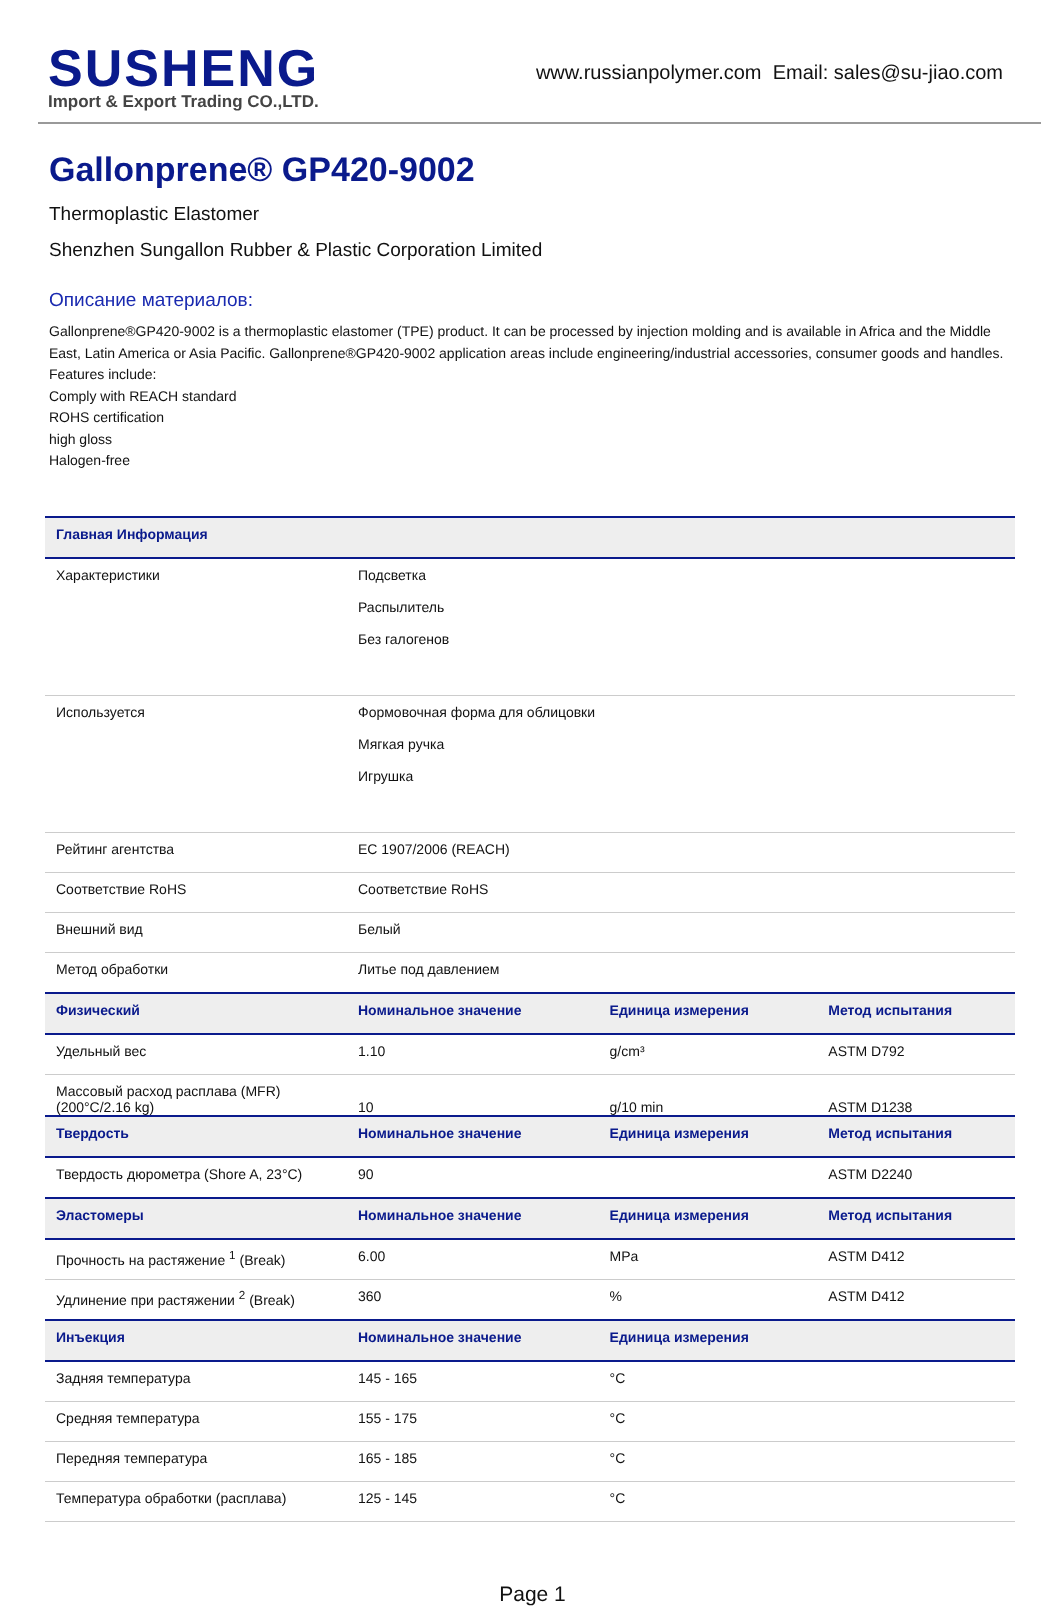SUSHENG
Import & Export Trading CO.,LTD.
www.russianpolymer.com Email: sales@su-jiao.com
Gallonprene® GP420-9002
Thermoplastic Elastomer
Shenzhen Sungallon Rubber & Plastic Corporation Limited
Описание материалов:
Gallonprene®GP420-9002 is a thermoplastic elastomer (TPE) product. It can be processed by injection molding and is available in Africa and the Middle East, Latin America or Asia Pacific. Gallonprene®GP420-9002 application areas include engineering/industrial accessories, consumer goods and handles.
Features include:
Comply with REACH standard
ROHS certification
high gloss
Halogen-free
| Главная Информация | | | |
| --- | --- | --- | --- |
| Характеристики | Подсветка Распылитель Без галогенов | | |
| Используется | Формовочная форма для облицовки Мягкая ручка Игрушка | | |
| Рейтинг агентства | EC 1907/2006 (REACH) | | |
| Соответствие RoHS | Соответствие RoHS | | |
| Внешний вид | Белый | | |
| Метод обработки | Литье под давлением | | |
| Физический | Номинальное значение | Единица измерения | Метод испытания |
| Удельный вес | 1.10 | g/cm³ | ASTM D792 |
| Массовый расход расплава (MFR) (200°C/2.16 kg) | 10 | g/10 min | ASTM D1238 |
| Твердость | Номинальное значение | Единица измерения | Метод испытания |
| Твердость дюрометра (Shore A, 23°C) | 90 | | ASTM D2240 |
| Эластомеры | Номинальное значение | Единица измерения | Метод испытания |
| Прочность на растяжение <sup>1</sup> (Break) | 6.00 | MPa | ASTM D412 |
| Удлинение при растяжении <sup>2</sup> (Break) | 360 | % | ASTM D412 |
| Инъекция | Номинальное значение | Единица измерения | |
| Задняя температура | 145 - 165 | °C | |
| Средняя температура | 155 - 175 | °C | |
| Передняя температура | 165 - 185 | °C | |
| Температура обработки (расплава) | 125 - 145 | °C | |
Page 1